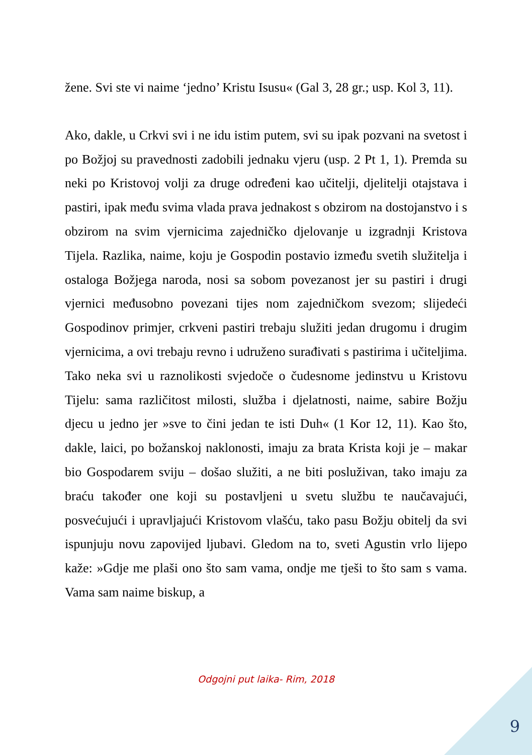žene. Svi ste vi naime ‘jedno’ Kristu Isusu« (Gal 3, 28 gr.; usp. Kol 3, 11).
Ako, dakle, u Crkvi svi i ne idu istim putem, svi su ipak pozvani na svetost i po Božjoj su pravednosti zadobili jednaku vjeru (usp. 2 Pt 1, 1). Premda su neki po Kristovoj volji za druge određeni kao učitelji, djelitelji otajstava i pastiri, ipak među svima vlada prava jednakost s obzirom na dostojanstvo i s obzirom na svim vjernicima zajedničko djelovanje u izgradnji Kristova Tijela. Razlika, naime, koju je Gospodin postavio između svetih služitelja i ostaloga Božjega naroda, nosi sa sobom povezanost jer su pastiri i drugi vjernici međusobno povezani tijes nom zajedničkom svezom; slijedeći Gospodinov primjer, crkveni pastiri trebaju služiti jedan drugomu i drugim vjernicima, a ovi trebaju revno i udruženo surađivati s pastirima i učiteljima. Tako neka svi u raznolikosti svjedoče o čudesnome jedinstvu u Kristovu Tijelu: sama različitost milosti, služba i djelatnosti, naime, sabire Božju djecu u jedno jer »sve to čini jedan te isti Duh« (1 Kor 12, 11). Kao što, dakle, laici, po božanskoj naklonosti, imaju za brata Krista koji je – makar bio Gospodarem sviju – došao služiti, a ne biti posluživan, tako imaju za braću također one koji su postavljeni u svetu službu te naučavajući, posvećujući i upravljajući Kristovom vlašću, tako pasu Božju obitelj da svi ispunjuju novu zapovijed ljubavi. Gledom na to, sveti Agustin vrlo lijepo kaže: »Gdje me plaši ono što sam vama, ondje me tješi to što sam s vama. Vama sam naime biskup, a
Odgojni put laika- Rim, 2018
9